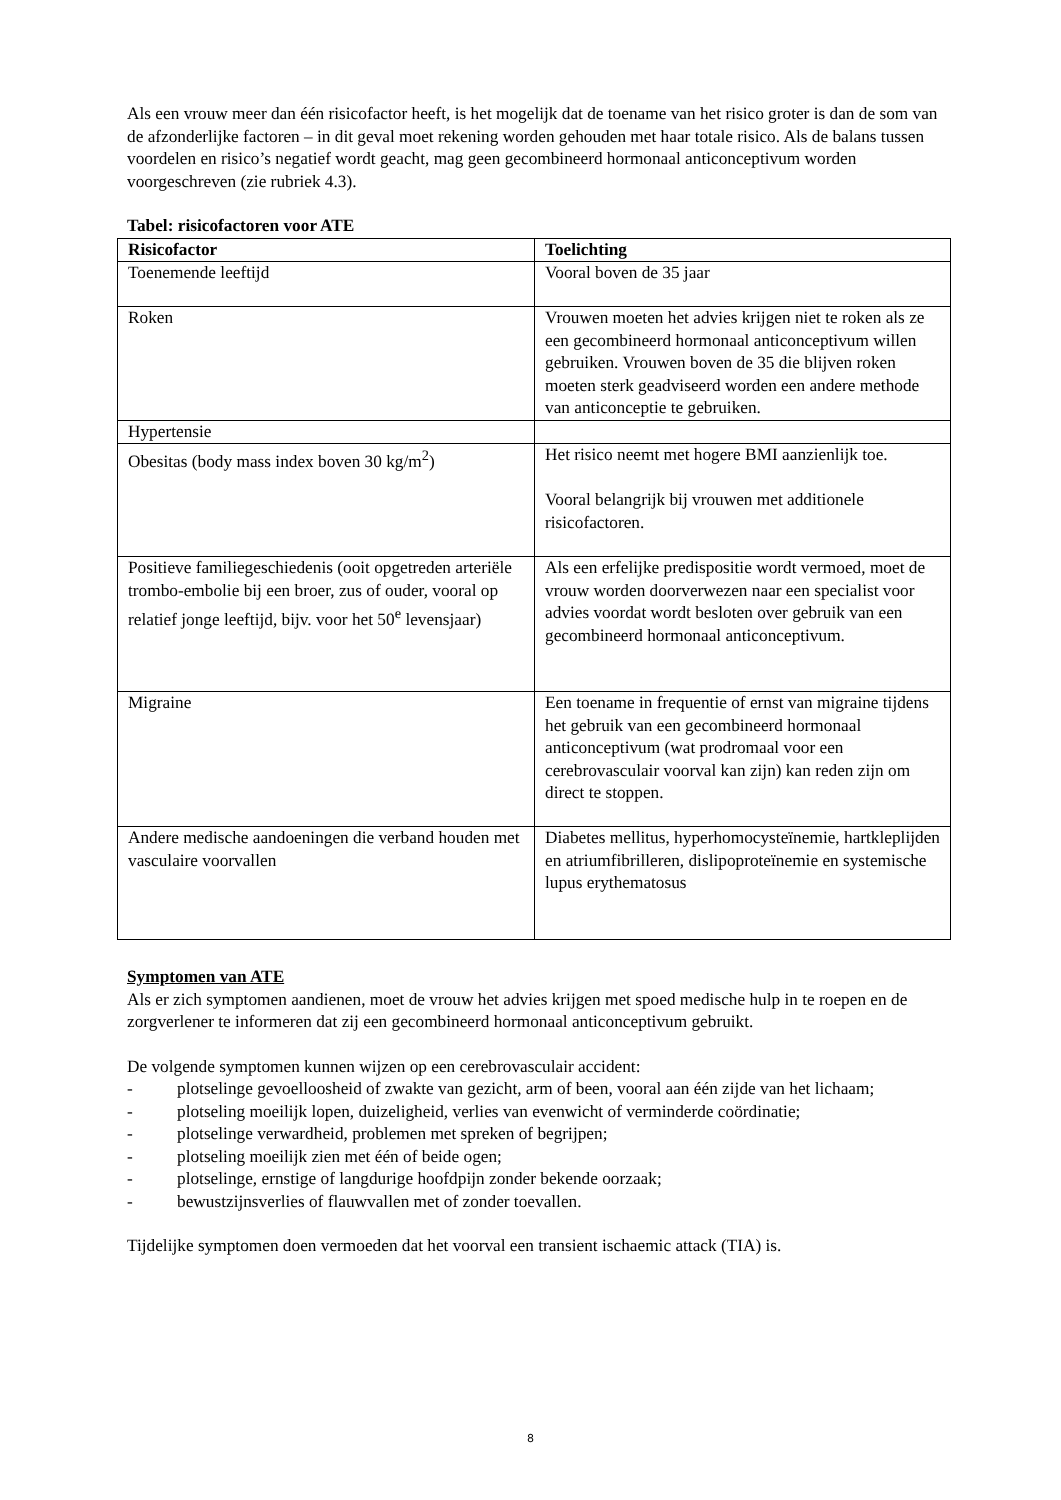Als een vrouw meer dan één risicofactor heeft, is het mogelijk dat de toename van het risico groter is dan de som van de afzonderlijke factoren – in dit geval moet rekening worden gehouden met haar totale risico. Als de balans tussen voordelen en risico’s negatief wordt geacht, mag geen gecombineerd hormonaal anticonceptivum worden voorgeschreven (zie rubriek 4.3).
Tabel: risicofactoren voor ATE
| Risicofactor | Toelichting |
| --- | --- |
| Toenemende leeftijd | Vooral boven de 35 jaar |
| Roken | Vrouwen moeten het advies krijgen niet te roken als ze een gecombineerd hormonaal anticonceptivum willen gebruiken. Vrouwen boven de 35 die blijven roken moeten sterk geadviseerd worden een andere methode van anticonceptie te gebruiken. |
| Hypertensie | |
| Obesitas (body mass index boven 30 kg/m<sup>2</sup>) | Het risico neemt met hogere BMI aanzienlijk toe. Vooral belangrijk bij vrouwen met additionele risicofactoren. |
| Positieve familiegeschiedenis (ooit opgetreden arteriële trombo-embolie bij een broer, zus of ouder, vooral op relatief jonge leeftijd, bijv. voor het 50<sup>e</sup> levensjaar) | Als een erfelijke predispositie wordt vermoed, moet de vrouw worden doorverwezen naar een specialist voor advies voordat wordt besloten over gebruik van een gecombineerd hormonaal anticonceptivum. |
| Migraine | Een toename in frequentie of ernst van migraine tijdens het gebruik van een gecombineerd hormonaal anticonceptivum (wat prodromaal voor een cerebrovasculair voorval kan zijn) kan reden zijn om direct te stoppen. |
| Andere medische aandoeningen die verband houden met vasculaire voorvallen | Diabetes mellitus, hyperhomocysteïnemie, hartkleplijden en atriumfibrilleren, dislipoproteïnemie en systemische lupus erythematosus |
Symptomen van ATE
Als er zich symptomen aandienen, moet de vrouw het advies krijgen met spoed medische hulp in te roepen en de zorgverlener te informeren dat zij een gecombineerd hormonaal anticonceptivum gebruikt.
De volgende symptomen kunnen wijzen op een cerebrovasculair accident:
- plotselinge gevoelloosheid of zwakte van gezicht, arm of been, vooral aan één zijde van het lichaam;
- plotseling moeilijk lopen, duizeligheid, verlies van evenwicht of verminderde coördinatie;
- plotselinge verwardheid, problemen met spreken of begrijpen;
- plotseling moeilijk zien met één of beide ogen;
- plotselinge, ernstige of langdurige hoofdpijn zonder bekende oorzaak;
- bewustzijnsverlies of flauwvallen met of zonder toevallen.
Tijdelijke symptomen doen vermoeden dat het voorval een transient ischaemic attack (TIA) is.
8